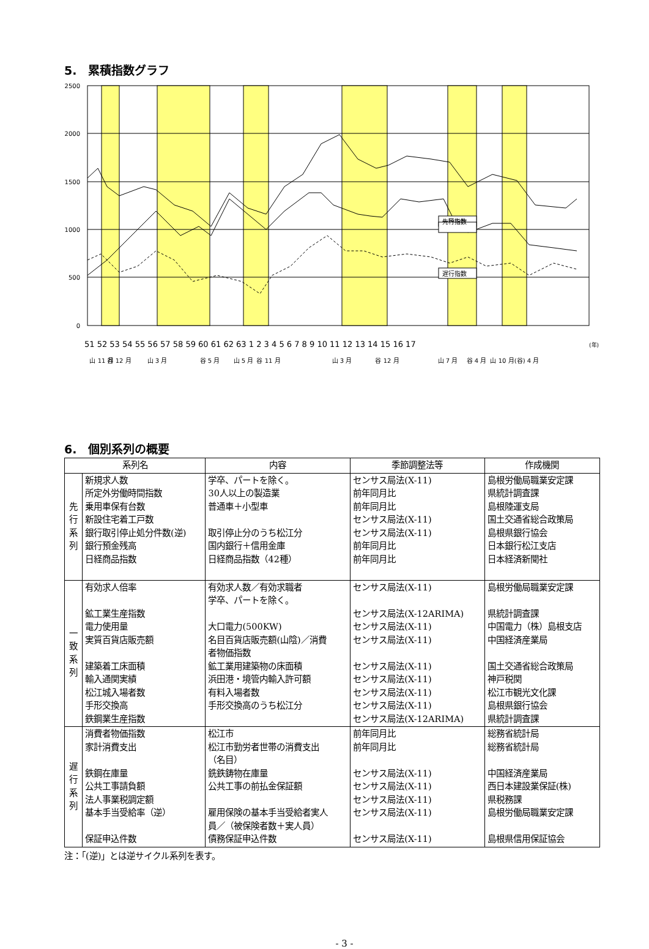5.　累積指数グラフ
2500
2000
1500
1000
500
0
一致指数
先行指数
遅行指数
51 52 53 54 55 56 57 58 59 60 61 62 63 1 2 3 4 5 6 7 8 9 10 11 12 13 14 15 16 17
(年)
山 11 月
谷 12 月
山 3 月
谷 5 月
山 5 月
谷 11 月
山 3 月
谷 12 月
山 7 月
谷 4 月
山 10 月
(谷) 4 月
6.　個別系列の概要
| 系列名 | | 内容 | 季節調整法等 | 作成機関 |
| --- | --- | --- | --- | --- |
| 先 行 系 列 | 新規求人数 所定外労働時間指数 乗用車保有台数 新設住宅着工戸数 銀行取引停止処分件数(逆) 銀行預金残高 日経商品指数 | 学卒、パートを除く。 30人以上の製造業 普通車＋小型車 取引停止分のうち松江分 国内銀行＋信用金庫 日経商品指数（42種） | センサス局法(X-11) 前年同月比 前年同月比 センサス局法(X-11) センサス局法(X-11) 前年同月比 前年同月比 | 島根労働局職業安定課 県統計調査課 島根陸運支局 国土交通省総合政策局 島根県銀行協会 日本銀行松江支店 日本経済新聞社 |
| 一 致 系 列 | 有効求人倍率 鉱工業生産指数 電力使用量 実質百貨店販売額 建築着工床面積 輸入通関実績 松江城入場者数 手形交換高 鉄鋼業生産指数 | 有効求人数／有効求職者 学卒、パートを除く。 大口電力(500KW) 名目百貨店販売額(山陰)／消費 者物価指数 鉱工業用建築物の床面積 浜田港・境管内輸入許可額 有料入場者数 手形交換高のうち松江分 | センサス局法(X-11) センサス局法(X-12ARIMA) センサス局法(X-11) センサス局法(X-11) センサス局法(X-11) センサス局法(X-11) センサス局法(X-11) センサス局法(X-11) センサス局法(X-12ARIMA) | 島根労働局職業安定課 県統計調査課 中国電力（株）島根支店 中国経済産業局 国土交通省総合政策局 神戸税関 松江市観光文化課 島根県銀行協会 県統計調査課 |
| 遅 行 系 列 | 消費者物価指数 家計消費支出 鉄鋼在庫量 公共工事請負額 法人事業税調定額 基本手当受給率（逆） 保証申込件数 | 松江市 松江市勤労者世帯の消費支出 （名目） 銑鉄鋳物在庫量 公共工事の前払金保証額 雇用保険の基本手当受給者実人 員／（被保険者数＋実人員） 債務保証申込件数 | 前年同月比 前年同月比 センサス局法(X-11) センサス局法(X-11) センサス局法(X-11) センサス局法(X-11) センサス局法(X-11) | 総務省統計局 総務省統計局 中国経済産業局 西日本建設業保証(株) 県税務課 島根労働局職業安定課 島根県信用保証協会 |
注：「(逆)」とは逆サイクル系列を表す。
- 3 -